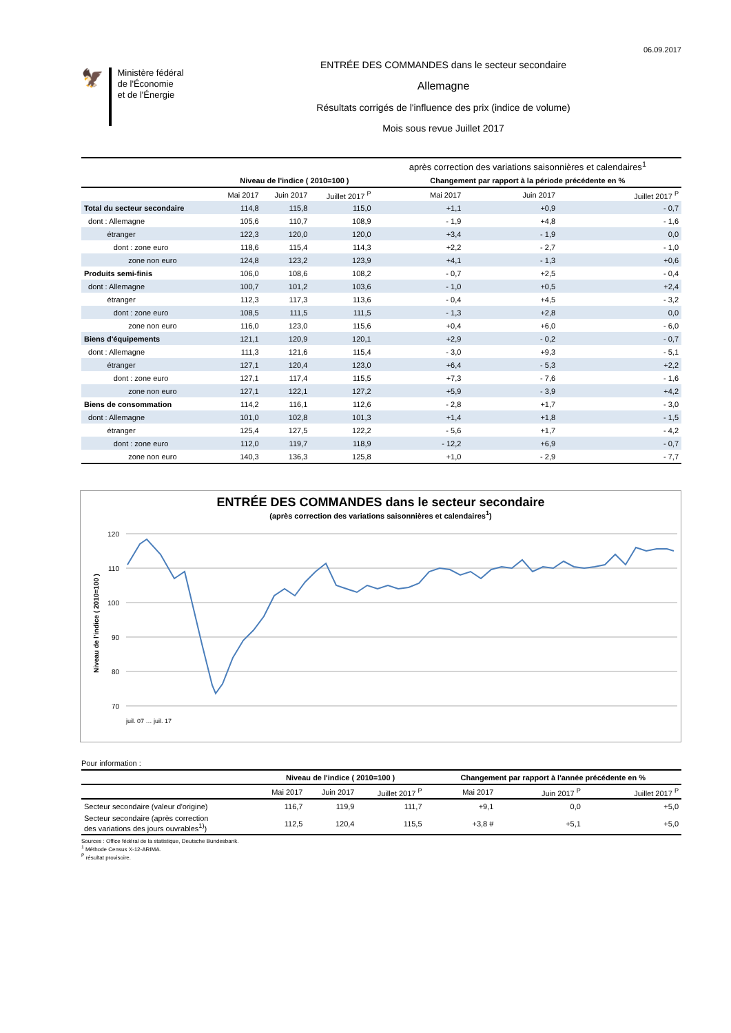06.09.2017
🦅
Ministère fédéral
de l'Économie
et de l'Énergie
ENTRÉE DES COMMANDES dans le secteur secondaire
Allemagne
Résultats corrigés de l'influence des prix (indice de volume)
Mois sous revue Juillet 2017
| | | | | après correction des variations saisonnières et calendaires<sup>1</sup> | | |
| --- | --- | --- | --- | --- | --- | --- |
| | Niveau de l'indice ( 2010=100 ) | | | Changement par rapport à la période précédente en % | | |
| | Mai 2017 | Juin 2017 | Juillet 2017 <sup>P</sup> | Mai 2017 | Juin 2017 | Juillet 2017 <sup>P</sup> |
| Total du secteur secondaire | 114,8 | 115,8 | 115,0 | +1,1 | +0,9 | - 0,7 |
| dont : Allemagne | 105,6 | 110,7 | 108,9 | - 1,9 | +4,8 | - 1,6 |
| étranger | 122,3 | 120,0 | 120,0 | +3,4 | - 1,9 | 0,0 |
| dont : zone euro | 118,6 | 115,4 | 114,3 | +2,2 | - 2,7 | - 1,0 |
| zone non euro | 124,8 | 123,2 | 123,9 | +4,1 | - 1,3 | +0,6 |
| Produits semi-finis | 106,0 | 108,6 | 108,2 | - 0,7 | +2,5 | - 0,4 |
| dont : Allemagne | 100,7 | 101,2 | 103,6 | - 1,0 | +0,5 | +2,4 |
| étranger | 112,3 | 117,3 | 113,6 | - 0,4 | +4,5 | - 3,2 |
| dont : zone euro | 108,5 | 111,5 | 111,5 | - 1,3 | +2,8 | 0,0 |
| zone non euro | 116,0 | 123,0 | 115,6 | +0,4 | +6,0 | - 6,0 |
| Biens d'équipements | 121,1 | 120,9 | 120,1 | +2,9 | - 0,2 | - 0,7 |
| dont : Allemagne | 111,3 | 121,6 | 115,4 | - 3,0 | +9,3 | - 5,1 |
| étranger | 127,1 | 120,4 | 123,0 | +6,4 | - 5,3 | +2,2 |
| dont : zone euro | 127,1 | 117,4 | 115,5 | +7,3 | - 7,6 | - 1,6 |
| zone non euro | 127,1 | 122,1 | 127,2 | +5,9 | - 3,9 | +4,2 |
| Biens de consommation | 114,2 | 116,1 | 112,6 | - 2,8 | +1,7 | - 3,0 |
| dont : Allemagne | 101,0 | 102,8 | 101,3 | +1,4 | +1,8 | - 1,5 |
| étranger | 125,4 | 127,5 | 122,2 | - 5,6 | +1,7 | - 4,2 |
| dont : zone euro | 112,0 | 119,7 | 118,9 | - 12,2 | +6,9 | - 0,7 |
| zone non euro | 140,3 | 136,3 | 125,8 | +1,0 | - 2,9 | - 7,7 |
ENTRÉE DES COMMANDES dans le secteur secondaire
(après correction des variations saisonnières et calendaires<sup>1</sup>)
120
110
100
90
80
70
Niveau de l'indice ( 2010=100 )
juil. 07 … juil. 17
Pour information :
| | Niveau de l'indice ( 2010=100 ) | | | Changement par rapport à l'année précédente en % | | |
| --- | --- | --- | --- | --- | --- | --- |
| | Mai 2017 | Juin 2017 | Juillet 2017 <sup>P</sup> | Mai 2017 | Juin 2017 <sup>P</sup> | Juillet 2017 <sup>P</sup> |
| Secteur secondaire (valeur d'origine) | 116,7 | 119,9 | 111,7 | +9,1 | 0,0 | +5,0 |
| Secteur secondaire (après correction des variations des jours ouvrables<sup>1)</sup>) | 112,5 | 120,4 | 115,5 | +3,8 # | +5,1 | +5,0 |
Sources : Office fédéral de la statistique, Deutsche Bundesbank.
<sup>1</sup> Méthode Census X-12-ARIMA.
<sup>P</sup> résultat provisoire.